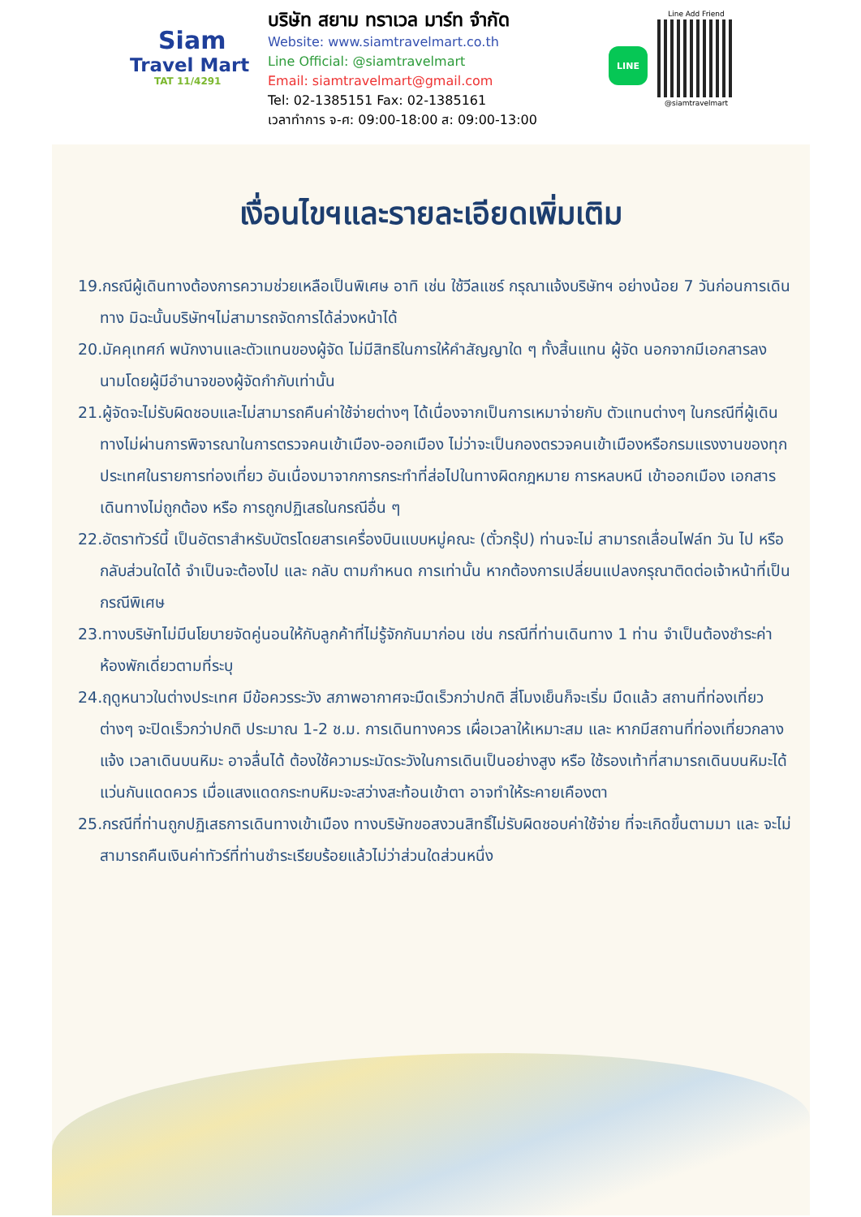Siam
Travel Mart
TAT 11/4291
บริษัท สยาม ทราเวล มาร์ท จำกัด
Website: www.siamtravelmart.co.th
Line Official: @siamtravelmart
Email: siamtravelmart@gmail.com
Tel: 02-1385151 Fax: 02-1385161
เวลาทำการ จ-ศ: 09:00-18:00 ส: 09:00-13:00
LINE
Line Add Friend
@siamtravelmart
เงื่อนไขฯและรายละเอียดเพิ่มเติม
19.กรณีผู้เดินทางต้องการความช่วยเหลือเป็นพิเศษ อาทิ เช่น ใช้วีลแชร์ กรุณาแจ้งบริษัทฯ อย่างน้อย 7 วันก่อนการเดินทาง มิฉะนั้นบริษัทฯไม่สามารถจัดการได้ล่วงหน้าได้
20.มัคคุเทศก์ พนักงานและตัวแทนของผู้จัด ไม่มีสิทธิในการให้คำสัญญาใด ๆ ทั้งสิ้นแทน ผู้จัด นอกจากมีเอกสารลงนามโดยผู้มีอำนาจของผู้จัดกำกับเท่านั้น
21.ผู้จัดจะไม่รับผิดชอบและไม่สามารถคืนค่าใช้จ่ายต่างๆ ได้เนื่องจากเป็นการเหมาจ่ายกับ ตัวแทนต่างๆ ในกรณีที่ผู้เดินทางไม่ผ่านการพิจารณาในการตรวจคนเข้าเมือง-ออกเมือง ไม่ว่าจะเป็นกองตรวจคนเข้าเมืองหรือกรมแรงงานของทุกประเทศในรายการท่องเที่ยว อันเนื่องมาจากการกระทำที่ส่อไปในทางผิดกฎหมาย การหลบหนี เข้าออกเมือง เอกสาร เดินทางไม่ถูกต้อง หรือ การถูกปฏิเสธในกรณีอื่น ๆ
22.อัตราทัวร์นี้ เป็นอัตราสำหรับบัตรโดยสารเครื่องบินแบบหมู่คณะ (ตั๋วกรุ๊ป) ท่านจะไม่ สามารถเลื่อนไฟล์ท วัน ไป หรือ กลับส่วนใดได้ จำเป็นจะต้องไป และ กลับ ตามกำหนด การเท่านั้น หากต้องการเปลี่ยนแปลงกรุณาติดต่อเจ้าหน้าที่เป็นกรณีพิเศษ
23.ทางบริษัทไม่มีนโยบายจัดคู่นอนให้กับลูกค้าที่ไม่รู้จักกันมาก่อน เช่น กรณีที่ท่านเดินทาง 1 ท่าน จำเป็นต้องชำระค่าห้องพักเดี่ยวตามที่ระบุ
24.ฤดูหนาวในต่างประเทศ มีข้อควรระวัง สภาพอากาศจะมืดเร็วกว่าปกติ สี่โมงเย็นก็จะเริ่ม มืดแล้ว สถานที่ท่องเที่ยวต่างๆ จะปิดเร็วกว่าปกติ ประมาณ 1-2 ช.ม. การเดินทางควร เผื่อเวลาให้เหมาะสม และ หากมีสถานที่ท่องเที่ยวกลางแจ้ง เวลาเดินบนหิมะ อาจลื่นได้ ต้องใช้ความระมัดระวังในการเดินเป็นอย่างสูง หรือ ใช้รองเท้าที่สามารถเดินบนหิมะได้ แว่นกันแดดควร เมื่อแสงแดดกระทบหิมะจะสว่างสะท้อนเข้าตา อาจทำให้ระคายเคืองตา
25.กรณีที่ท่านถูกปฏิเสธการเดินทางเข้าเมือง ทางบริษัทขอสงวนสิทธิ์ไม่รับผิดชอบค่าใช้จ่าย ที่จะเกิดขึ้นตามมา และ จะไม่สามารถคืนเงินค่าทัวร์ที่ท่านชำระเรียบร้อยแล้วไม่ว่าส่วนใดส่วนหนึ่ง